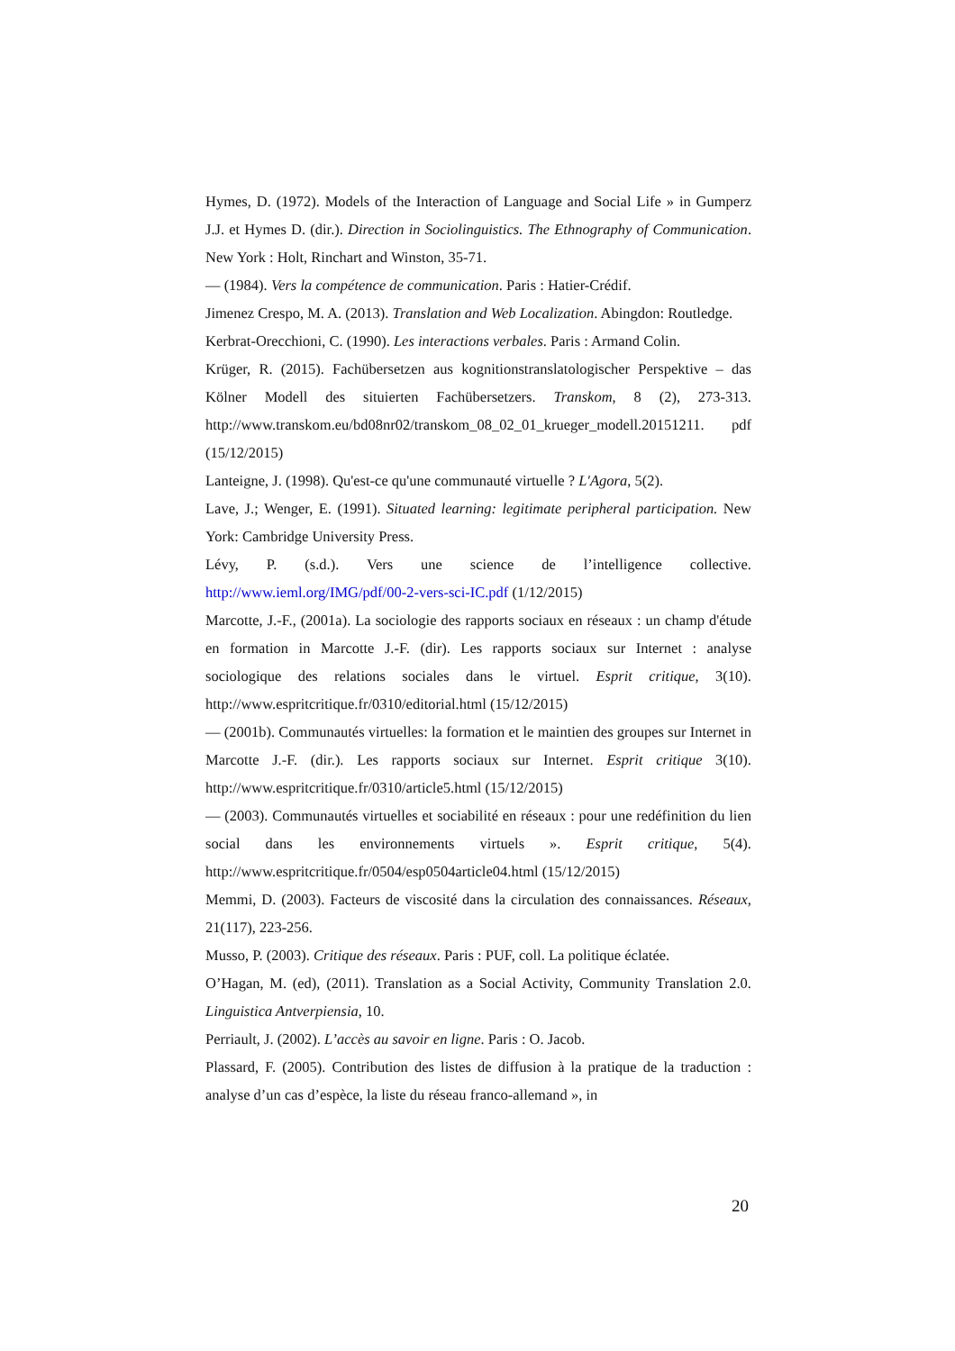Hymes, D. (1972). Models of the Interaction of Language and Social Life » in Gumperz J.J. et Hymes D. (dir.). Direction in Sociolinguistics. The Ethnography of Communication. New York : Holt, Rinchart and Winston, 35-71.
— (1984). Vers la compétence de communication. Paris : Hatier-Crédif.
Jimenez Crespo, M. A. (2013). Translation and Web Localization. Abingdon: Routledge.
Kerbrat-Orecchioni, C. (1990). Les interactions verbales. Paris : Armand Colin.
Krüger, R. (2015). Fachübersetzen aus kognitionstranslatologischer Perspektive – das Kölner Modell des situierten Fachübersetzers. Transkom, 8 (2), 273-313. http://www.transkom.eu/bd08nr02/transkom_08_02_01_krueger_modell.20151211. pdf (15/12/2015)
Lanteigne, J. (1998). Qu'est-ce qu'une communauté virtuelle ? L'Agora, 5(2).
Lave, J.; Wenger, E. (1991). Situated learning: legitimate peripheral participation. New York: Cambridge University Press.
Lévy, P. (s.d.). Vers une science de l’intelligence collective. http://www.ieml.org/IMG/pdf/00-2-vers-sci-IC.pdf (1/12/2015)
Marcotte, J.-F., (2001a). La sociologie des rapports sociaux en réseaux : un champ d'étude en formation in Marcotte J.-F. (dir). Les rapports sociaux sur Internet : analyse sociologique des relations sociales dans le virtuel. Esprit critique, 3(10). http://www.espritcritique.fr/0310/editorial.html (15/12/2015)
— (2001b). Communautés virtuelles: la formation et le maintien des groupes sur Internet in Marcotte J.-F. (dir.). Les rapports sociaux sur Internet. Esprit critique 3(10). http://www.espritcritique.fr/0310/article5.html (15/12/2015)
— (2003). Communautés virtuelles et sociabilité en réseaux : pour une redéfinition du lien social dans les environnements virtuels ». Esprit critique, 5(4). http://www.espritcritique.fr/0504/esp0504article04.html (15/12/2015)
Memmi, D. (2003). Facteurs de viscosité dans la circulation des connaissances. Réseaux, 21(117), 223-256.
Musso, P. (2003). Critique des réseaux. Paris : PUF, coll. La politique éclatée.
O’Hagan, M. (ed), (2011). Translation as a Social Activity, Community Translation 2.0. Linguistica Antverpiensia, 10.
Perriault, J. (2002). L’accès au savoir en ligne. Paris : O. Jacob.
Plassard, F. (2005). Contribution des listes de diffusion à la pratique de la traduction : analyse d’un cas d’espèce, la liste du réseau franco-allemand », in
20